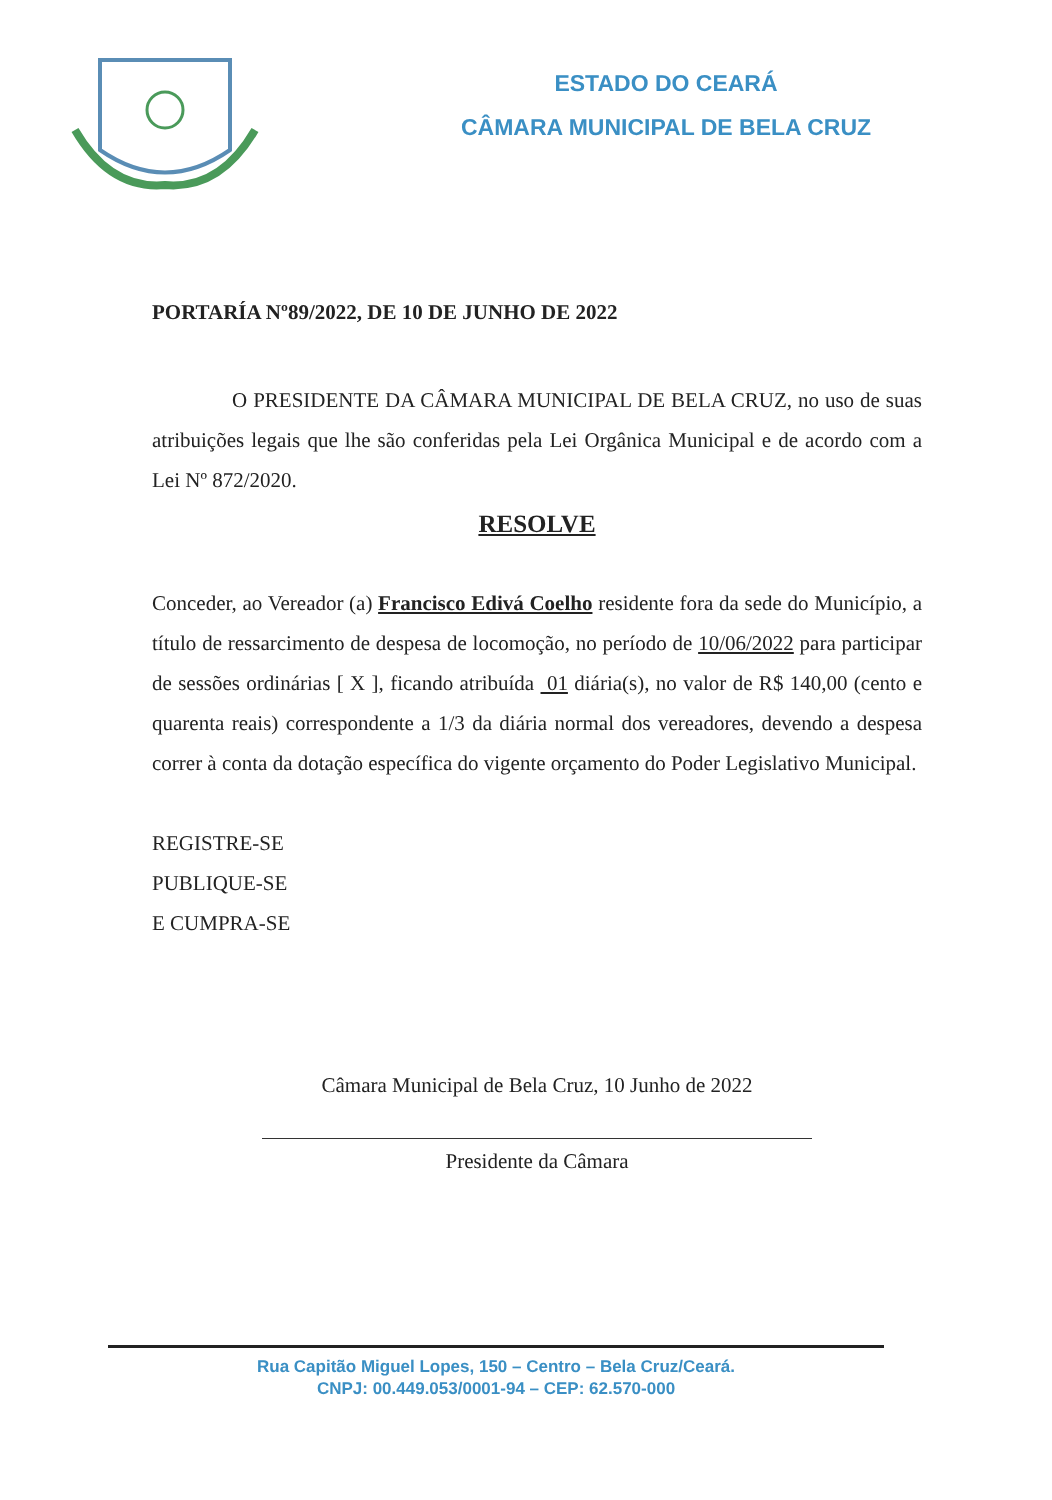ESTADO DO CEARÁ
CÂMARA MUNICIPAL DE BELA CRUZ
PORTARÍA Nº89/2022, DE 10 DE JUNHO DE 2022
O PRESIDENTE DA CÂMARA MUNICIPAL DE BELA CRUZ, no uso de suas atribuições legais que lhe são conferidas pela Lei Orgânica Municipal e de acordo com a Lei Nº 872/2020.
RESOLVE
Conceder, ao Vereador (a) Francisco Edivá Coelho residente fora da sede do Município, a título de ressarcimento de despesa de locomoção, no período de 10/06/2022 para participar de sessões ordinárias [ X ], ficando atribuída 01 diária(s), no valor de R$ 140,00 (cento e quarenta reais) correspondente a 1/3 da diária normal dos vereadores, devendo a despesa correr à conta da dotação específica do vigente orçamento do Poder Legislativo Municipal.
REGISTRE-SE
PUBLIQUE-SE
E CUMPRA-SE
Câmara Municipal de Bela Cruz, 10 Junho de 2022
Presidente da Câmara
Rua Capitão Miguel Lopes, 150 – Centro – Bela Cruz/Ceará.
CNPJ: 00.449.053/0001-94 – CEP: 62.570-000